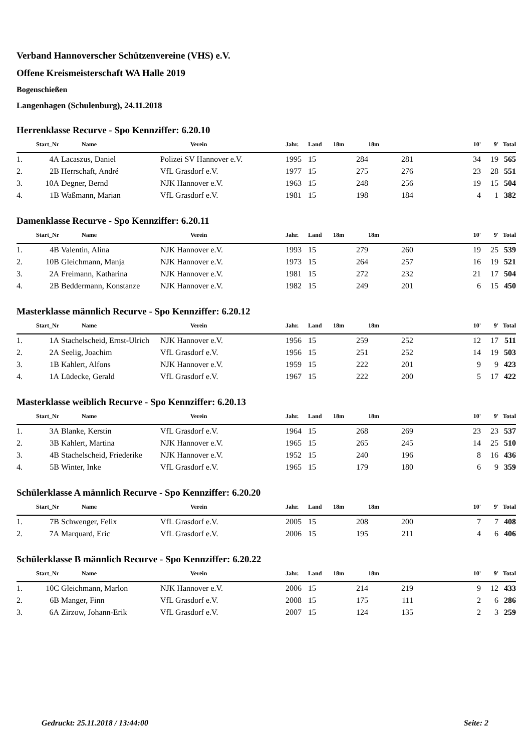Verband Hannoverscher Schützenvereine (VHS) e.V.
Offene Kreismeisterschaft WA Halle 2019
Bogenschießen
Langenhagen (Schulenburg), 24.11.2018
Herrenklasse Recurve - Spo Kennziffer: 6.20.10
| Start_Nr | | Name | Verein | Jahr. | Land | 18m | 18m | | 10' | 9' | Total |
| --- | --- | --- | --- | --- | --- | --- | --- | --- | --- | --- | --- |
| 1. | 4A | Lacaszus, Daniel | Polizei SV Hannover e.V. | 1995 | 15 | 284 | 281 | | 34 | 19 | 565 |
| 2. | 2B | Herrschaft, André | VfL Grasdorf e.V. | 1977 | 15 | 275 | 276 | | 23 | 28 | 551 |
| 3. | 10A | Degner, Bernd | NJK Hannover e.V. | 1963 | 15 | 248 | 256 | | 19 | 15 | 504 |
| 4. | 1B | Waßmann, Marian | VfL Grasdorf e.V. | 1981 | 15 | 198 | 184 | | 4 | 1 | 382 |
Damenklasse Recurve - Spo Kennziffer: 6.20.11
| Start_Nr | | Name | Verein | Jahr. | Land | 18m | 18m | | 10' | 9' | Total |
| --- | --- | --- | --- | --- | --- | --- | --- | --- | --- | --- | --- |
| 1. | 4B | Valentin, Alina | NJK Hannover e.V. | 1993 | 15 | 279 | 260 | | 19 | 25 | 539 |
| 2. | 10B | Gleichmann, Manja | NJK Hannover e.V. | 1973 | 15 | 264 | 257 | | 16 | 19 | 521 |
| 3. | 2A | Freimann, Katharina | NJK Hannover e.V. | 1981 | 15 | 272 | 232 | | 21 | 17 | 504 |
| 4. | 2B | Beddermann, Konstanze | NJK Hannover e.V. | 1982 | 15 | 249 | 201 | | 6 | 15 | 450 |
Masterklasse männlich Recurve - Spo Kennziffer: 6.20.12
| Start_Nr | | Name | Verein | Jahr. | Land | 18m | 18m | | 10' | 9' | Total |
| --- | --- | --- | --- | --- | --- | --- | --- | --- | --- | --- | --- |
| 1. | 1A | Stachelscheid, Ernst-Ulrich | NJK Hannover e.V. | 1956 | 15 | 259 | 252 | | 12 | 17 | 511 |
| 2. | 2A | Seelig, Joachim | VfL Grasdorf e.V. | 1956 | 15 | 251 | 252 | | 14 | 19 | 503 |
| 3. | 1B | Kahlert, Alfons | NJK Hannover e.V. | 1959 | 15 | 222 | 201 | | 9 | 9 | 423 |
| 4. | 1A | Lüdecke, Gerald | VfL Grasdorf e.V. | 1967 | 15 | 222 | 200 | | 5 | 17 | 422 |
Masterklasse weiblich Recurve - Spo Kennziffer: 6.20.13
| Start_Nr | | Name | Verein | Jahr. | Land | 18m | 18m | | 10' | 9' | Total |
| --- | --- | --- | --- | --- | --- | --- | --- | --- | --- | --- | --- |
| 1. | 3A | Blanke, Kerstin | VfL Grasdorf e.V. | 1964 | 15 | 268 | 269 | | 23 | 23 | 537 |
| 2. | 3B | Kahlert, Martina | NJK Hannover e.V. | 1965 | 15 | 265 | 245 | | 14 | 25 | 510 |
| 3. | 4B | Stachelscheid, Friederike | NJK Hannover e.V. | 1952 | 15 | 240 | 196 | | 8 | 16 | 436 |
| 4. | 5B | Winter, Inke | VfL Grasdorf e.V. | 1965 | 15 | 179 | 180 | | 6 | 9 | 359 |
Schülerklasse A männlich Recurve - Spo Kennziffer: 6.20.20
| Start_Nr | | Name | Verein | Jahr. | Land | 18m | 18m | | 10' | 9' | Total |
| --- | --- | --- | --- | --- | --- | --- | --- | --- | --- | --- | --- |
| 1. | 7B | Schwenger, Felix | VfL Grasdorf e.V. | 2005 | 15 | 208 | 200 | | 7 | 7 | 408 |
| 2. | 7A | Marquard, Eric | VfL Grasdorf e.V. | 2006 | 15 | 195 | 211 | | 4 | 6 | 406 |
Schülerklasse B männlich Recurve - Spo Kennziffer: 6.20.22
| Start_Nr | | Name | Verein | Jahr. | Land | 18m | 18m | | 10' | 9' | Total |
| --- | --- | --- | --- | --- | --- | --- | --- | --- | --- | --- | --- |
| 1. | 10C | Gleichmann, Marlon | NJK Hannover e.V. | 2006 | 15 | 214 | 219 | | 9 | 12 | 433 |
| 2. | 6B | Manger, Finn | VfL Grasdorf e.V. | 2008 | 15 | 175 | 111 | | 2 | 6 | 286 |
| 3. | 6A | Zirzow, Johann-Erik | VfL Grasdorf e.V. | 2007 | 15 | 124 | 135 | | 2 | 3 | 259 |
Gedruckt: 25.11.2018 / 13:44:00 Seite: 2